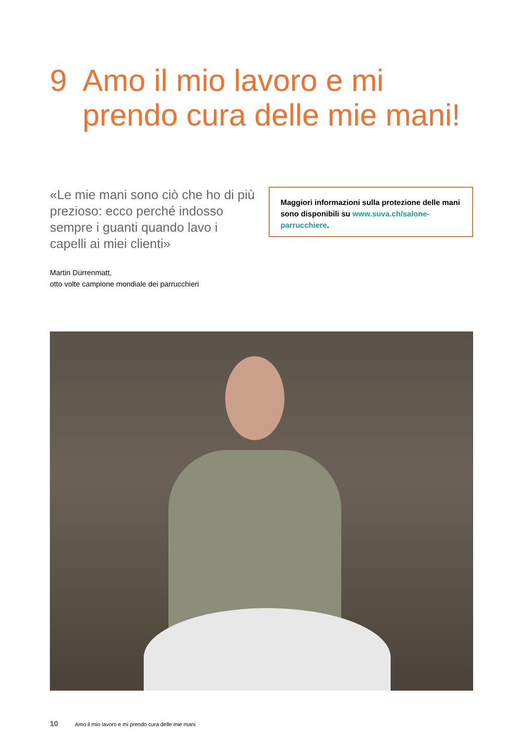9 Amo il mio lavoro e mi
prendo cura delle mie mani!
«Le mie mani sono ciò che ho di più prezioso: ecco perché indosso sempre i guanti quando lavo i capelli ai miei clienti»
Martin Dürrenmatt,
otto volte campione mondiale dei parrucchieri
Maggiori informazioni sulla protezione delle mani sono disponibili su www.suva.ch/salone-parrucchiere.
10 Amo il mio lavoro e mi prendo cura delle mie mani